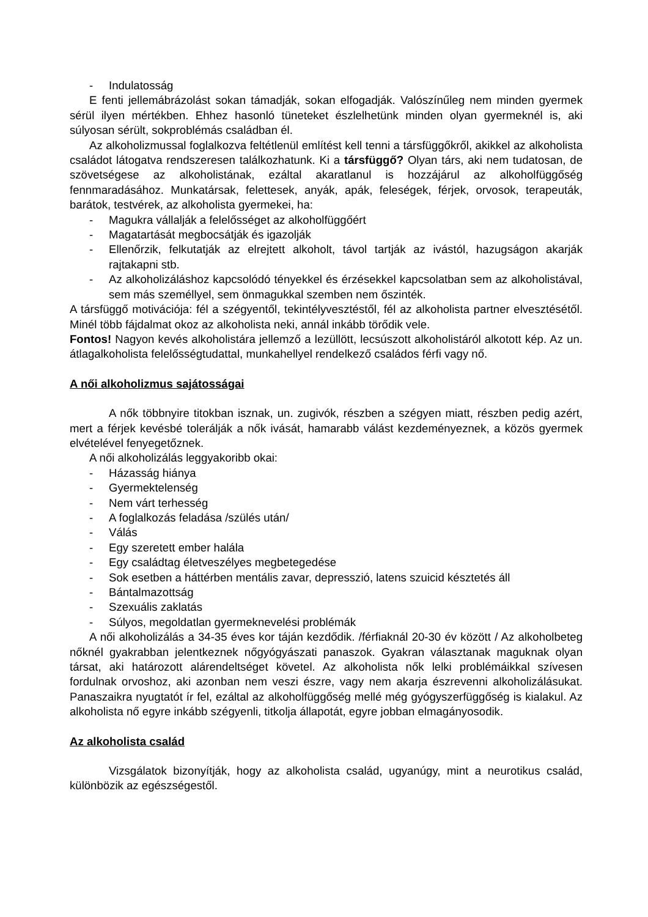- Indulatosság
E fenti jellemábrázolást sokan támadják, sokan elfogadják. Valószínűleg nem minden gyermek sérül ilyen mértékben. Ehhez hasonló tüneteket észlelhetünk minden olyan gyermeknél is, aki súlyosan sérült, sokproblémás családban él.
Az alkoholizmussal foglalkozva feltétlenül említést kell tenni a társfüggőkről, akikkel az alkoholista családot látogatva rendszeresen találkozhatunk. Ki a társfüggő? Olyan társ, aki nem tudatosan, de szövetségese az alkoholistának, ezáltal akaratlanul is hozzájárul az alkoholfüggőség fennmaradásához. Munkatársak, felettesek, anyák, apák, feleségek, férjek, orvosok, terapeuták, barátok, testvérek, az alkoholista gyermekei, ha:
- Magukra vállalják a felelősséget az alkoholfüggőért
- Magatartását megbocsátják és igazolják
- Ellenőrzik, felkutatják az elrejtett alkoholt, távol tartják az ivástól, hazugságon akarják rajtakapni stb.
- Az alkoholizáláshoz kapcsolódó tényekkel és érzésekkel kapcsolatban sem az alkoholistával, sem más személlyel, sem önmagukkal szemben nem őszinték.
A társfüggő motivációja: fél a szégyentől, tekintélyvesztéstől, fél az alkoholista partner elvesztésétől. Minél több fájdalmat okoz az alkoholista neki, annál inkább törődik vele.
Fontos! Nagyon kevés alkoholistára jellemző a lezüllött, lecsúszott alkoholistáról alkotott kép. Az un. átlagalkoholista felelősségtudattal, munkahellyel rendelkező családos férfi vagy nő.
A női alkoholizmus sajátosságai
A nők többnyire titokban isznak, un. zugivók, részben a szégyen miatt, részben pedig azért, mert a férjek kevésbé tolerálják a nők ivását, hamarabb válást kezdeményeznek, a közös gyermek elvételével fenyegetőznek.
A női alkoholizálás leggyakoribb okai:
- Házasság hiánya
- Gyermektelenség
- Nem várt terhesség
- A foglalkozás feladása /szülés után/
- Válás
- Egy szeretett ember halála
- Egy családtag életveszélyes megbetegedése
- Sok esetben a háttérben mentális zavar, depresszió, latens szuicid késztetés áll
- Bántalmazottság
- Szexuális zaklatás
- Súlyos, megoldatlan gyermeknevelési problémák
A női alkoholizálás a 34-35 éves kor táján kezdődik. /férfiaknál 20-30 év között / Az alkoholbeteg nőknél gyakrabban jelentkeznek nőgyógyászati panaszok. Gyakran választanak maguknak olyan társat, aki határozott alárendeltséget követel. Az alkoholista nők lelki problémáikkal szívesen fordulnak orvoshoz, aki azonban nem veszi észre, vagy nem akarja észrevenni alkoholizálásukat. Panaszaikra nyugtatót ír fel, ezáltal az alkoholfüggőség mellé még gyógyszerfüggőség is kialakul. Az alkoholista nő egyre inkább szégyenli, titkolja állapotát, egyre jobban elmagányosodik.
Az alkoholista család
Vizsgálatok bizonyítják, hogy az alkoholista család, ugyanúgy, mint a neurotikus család, különbözik az egészségestől.